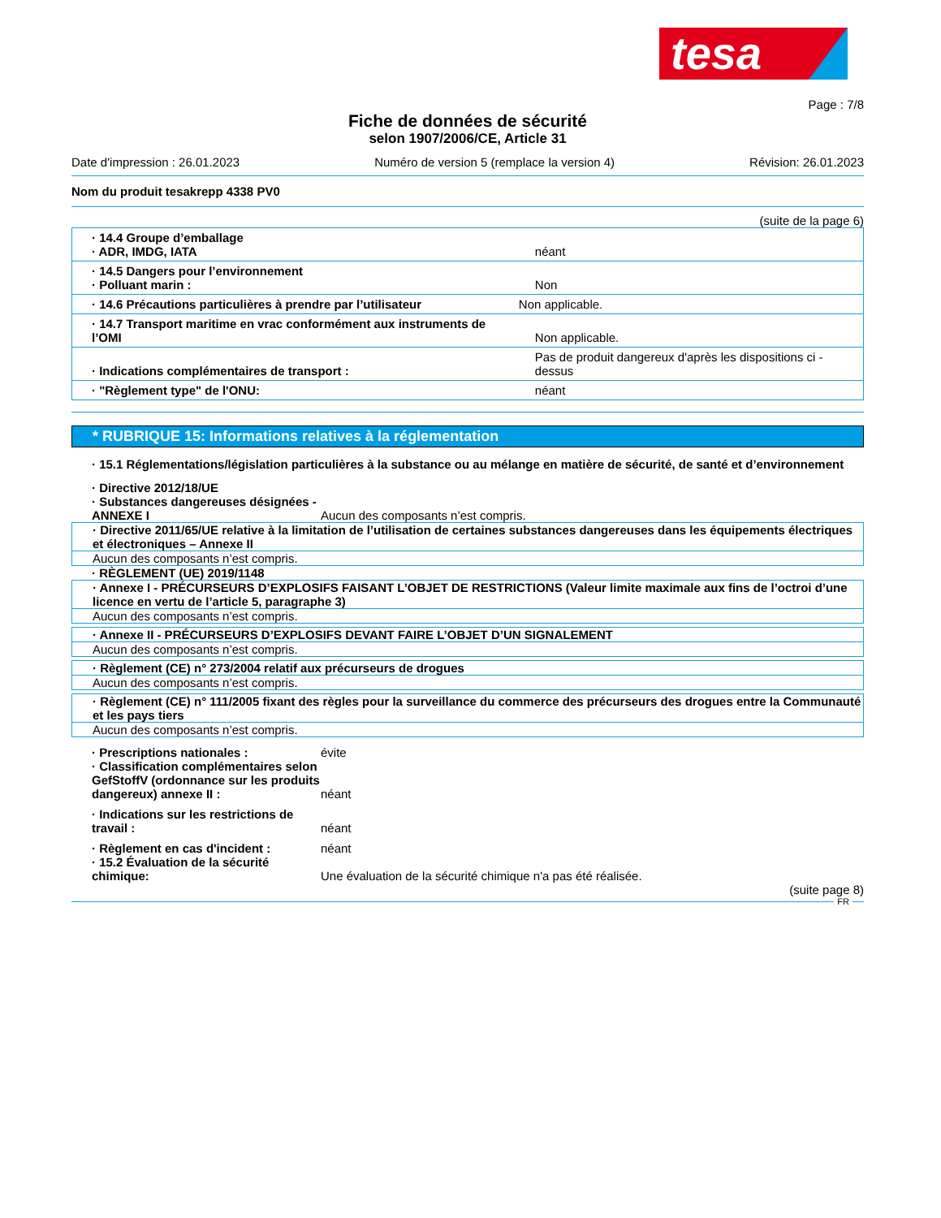tesa
Page : 7/8
Fiche de données de sécurité
selon 1907/2006/CE, Article 31
Date d'impression : 26.01.2023 Numéro de version 5 (remplace la version 4) Révision: 26.01.2023
Nom du produit tesakrepp 4338 PV0
(suite de la page 6)
| · 14.4 Groupe d’emballage · ADR, IMDG, IATA | néant |
| · 14.5 Dangers pour l’environnement · Polluant marin : | Non |
| · 14.6 Précautions particulières à prendre par l’utilisateur | Non applicable. |
| · 14.7 Transport maritime en vrac conformément aux instruments de l’OMI | Non applicable. |
| · Indications complémentaires de transport : | Pas de produit dangereux d'après les dispositions ci - dessus |
| · "Règlement type" de l'ONU: | néant |
* RUBRIQUE 15: Informations relatives à la réglementation
· 15.1 Réglementations/législation particulières à la substance ou au mélange en matière de sécurité, de santé et d’environnement
· Directive 2012/18/UE
· Substances dangereuses désignées - ANNEXE I
Aucun des composants n’est compris.
· Directive 2011/65/UE relative à la limitation de l’utilisation de certaines substances dangereuses dans les équipements électriques et électroniques – Annexe II
Aucun des composants n’est compris.
· RÈGLEMENT (UE) 2019/1148
· Annexe I - PRÉCURSEURS D’EXPLOSIFS FAISANT L’OBJET DE RESTRICTIONS (Valeur limite maximale aux fins de l’octroi d’une licence en vertu de l’article 5, paragraphe 3)
Aucun des composants n’est compris.
· Annexe II - PRÉCURSEURS D’EXPLOSIFS DEVANT FAIRE L’OBJET D’UN SIGNALEMENT
Aucun des composants n’est compris.
· Règlement (CE) n° 273/2004 relatif aux précurseurs de drogues
Aucun des composants n’est compris.
· Règlement (CE) n° 111/2005 fixant des règles pour la surveillance du commerce des précurseurs des drogues entre la Communauté et les pays tiers
Aucun des composants n’est compris.
· Prescriptions nationales : évite
· Classification complémentaires selon GefStoffV (ordonnance sur les produits dangereux) annexe II :
néant
· Indications sur les restrictions de travail :
néant
· Règlement en cas d'incident : néant
· 15.2 Évaluation de la sécurité chimique:
Une évaluation de la sécurité chimique n'a pas été réalisée.
(suite page 8)
FR